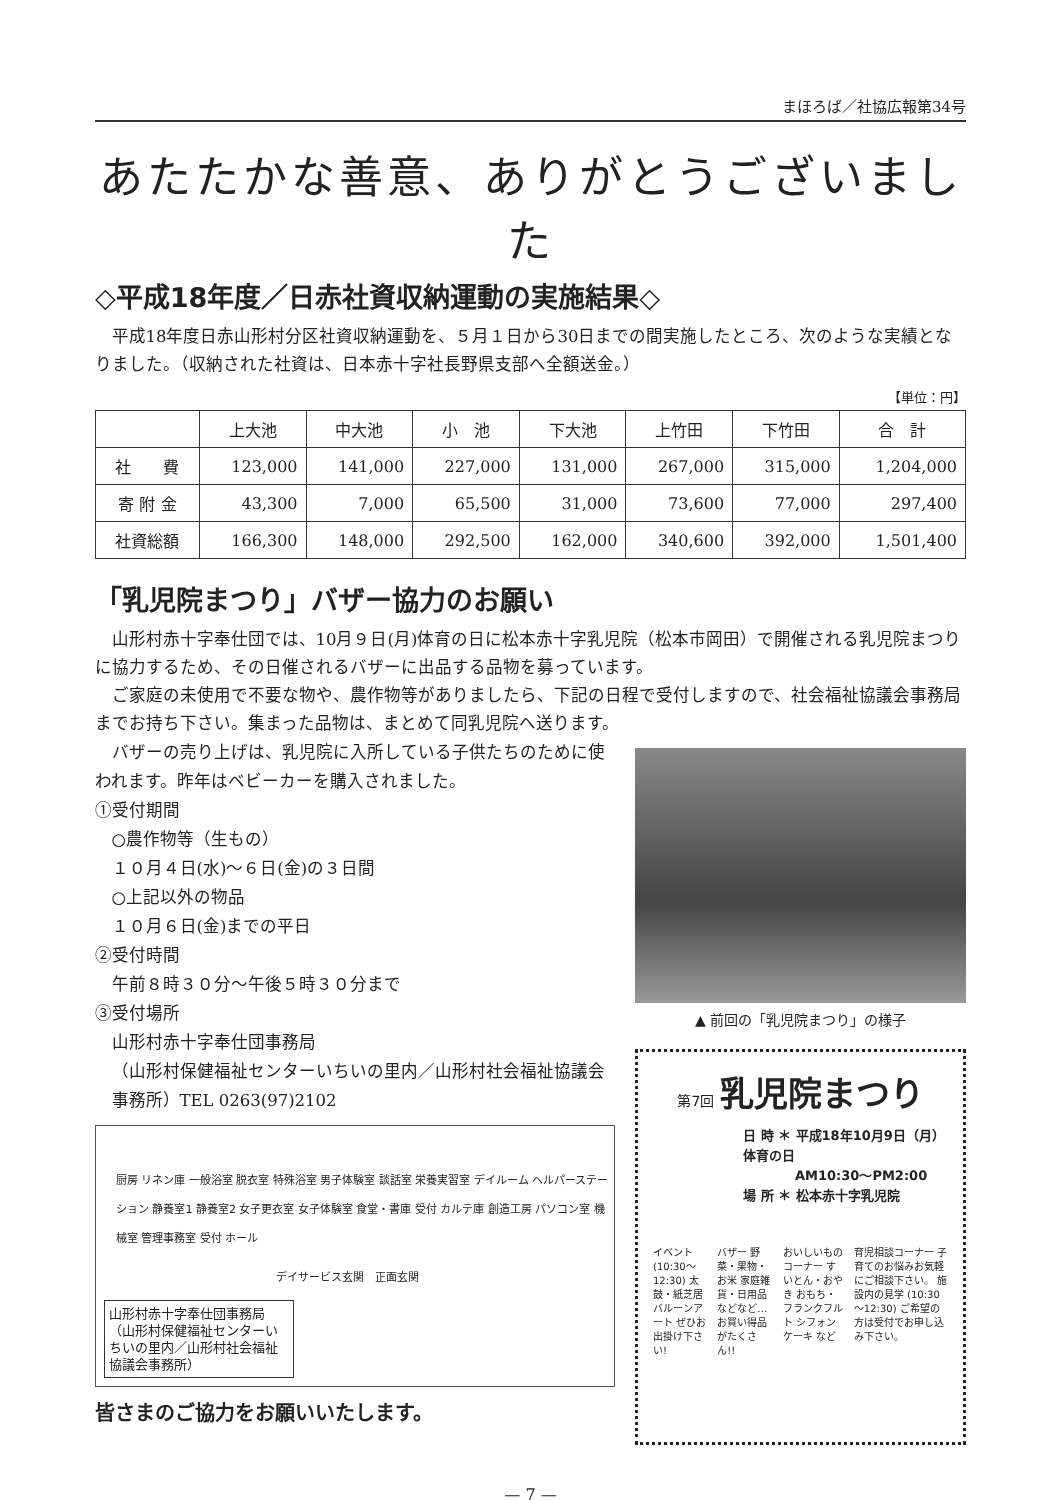まほろば／社協広報第34号
あたたかな善意、ありがとうございました
◇平成18年度／日赤社資収納運動の実施結果◇
平成18年度日赤山形村分区社資収納運動を、５月１日から30日までの間実施したところ、次のような実績となりました。（収納された社資は、日本赤十字社長野県支部へ全額送金。）
【単位：円】
| | 上大池 | 中大池 | 小 池 | 下大池 | 上竹田 | 下竹田 | 合 計 |
| --- | --- | --- | --- | --- | --- | --- | --- |
| 社 費 | 123,000 | 141,000 | 227,000 | 131,000 | 267,000 | 315,000 | 1,204,000 |
| 寄 附 金 | 43,300 | 7,000 | 65,500 | 31,000 | 73,600 | 77,000 | 297,400 |
| 社資総額 | 166,300 | 148,000 | 292,500 | 162,000 | 340,600 | 392,000 | 1,501,400 |
「乳児院まつり」バザー協力のお願い
山形村赤十字奉仕団では、10月９日(月)体育の日に松本赤十字乳児院（松本市岡田）で開催される乳児院まつりに協力するため、その日催されるバザーに出品する品物を募っています。
ご家庭の未使用で不要な物や、農作物等がありましたら、下記の日程で受付しますので、社会福祉協議会事務局までお持ち下さい。集まった品物は、まとめて同乳児院へ送ります。
バザーの売り上げは、乳児院に入所している子供たちのために使われます。昨年はベビーカーを購入されました。
①受付期間
○農作物等（生もの）
１０月４日(水)～６日(金)の３日間
○上記以外の物品
１０月６日(金)までの平日
②受付時間
午前８時３０分～午後５時３０分まで
③受付場所
山形村赤十字奉仕団事務局
（山形村保健福祉センターいちいの里内／山形村社会福祉協議会事務所）TEL 0263(97)2102
厨房 リネン庫 一般浴室 脱衣室 特殊浴室 男子体験室 談話室 栄養実習室 デイルーム ヘルパーステーション 静養室1 静養室2 女子更衣室 女子体験室 食堂・書庫 受付 カルテ庫 創造工房 パソコン室 機械室 管理事務室 受付 ホール
デイサービス玄関　正面玄関
山形村赤十字奉仕団事務局（山形村保健福祉センターいちいの里内／山形村社会福祉協議会事務所）
皆さまのご協力をお願いいたします。
▲ 前回の「乳児院まつり」の様子
第7回 乳児院まつり
日 時 ＊ 平成18年10月9日（月）体育の日
　　　　AM10:30～PM2:00
場 所 ＊ 松本赤十字乳児院
イベント (10:30～12:30) 太鼓・紙芝居 バルーンアート ぜひお出掛け下さい!
バザー 野菜・果物・お米 家庭雑貨・日用品 などなど… お買い得品がたくさん!!
おいしいものコーナー すいとん・おやき おもち・フランクフルト シフォンケーキ など
育児相談コーナー 子育てのお悩みお気軽にご相談下さい。 施設内の見学 (10:30～12:30) ご希望の方は受付でお申し込み下さい。
— 7 —